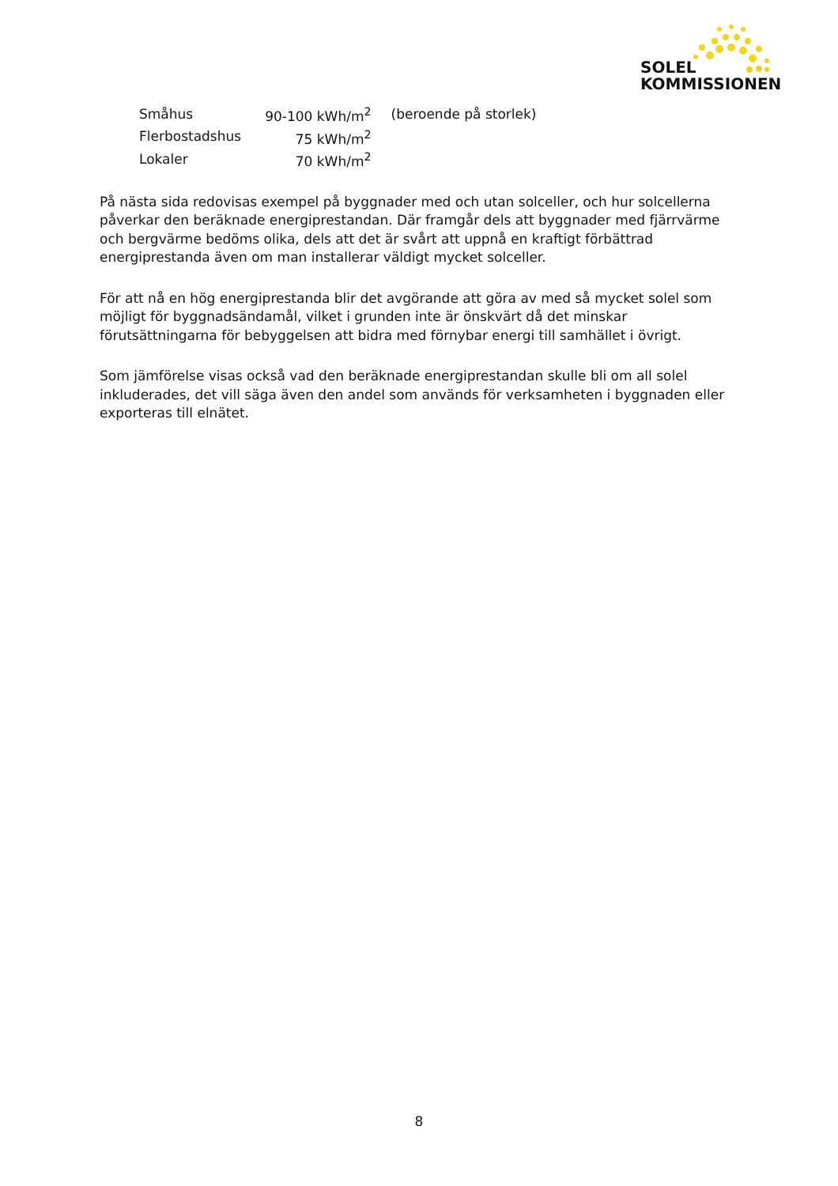SOLEL
KOMMISSIONEN
| Småhus | 90-100 kWh/m<sup>2</sup> | (beroende på storlek) |
| Flerbostadshus | 75 kWh/m<sup>2</sup> | |
| Lokaler | 70 kWh/m<sup>2</sup> | |
På nästa sida redovisas exempel på byggnader med och utan solceller, och hur solcellerna påverkar den beräknade energiprestandan. Där framgår dels att byggnader med fjärrvärme och bergvärme bedöms olika, dels att det är svårt att uppnå en kraftigt förbättrad energiprestanda även om man installerar väldigt mycket solceller.
För att nå en hög energiprestanda blir det avgörande att göra av med så mycket solel som möjligt för byggnadsändamål, vilket i grunden inte är önskvärt då det minskar förutsättningarna för bebyggelsen att bidra med förnybar energi till samhället i övrigt.
Som jämförelse visas också vad den beräknade energiprestandan skulle bli om all solel inkluderades, det vill säga även den andel som används för verksamheten i byggnaden eller exporteras till elnätet.
8